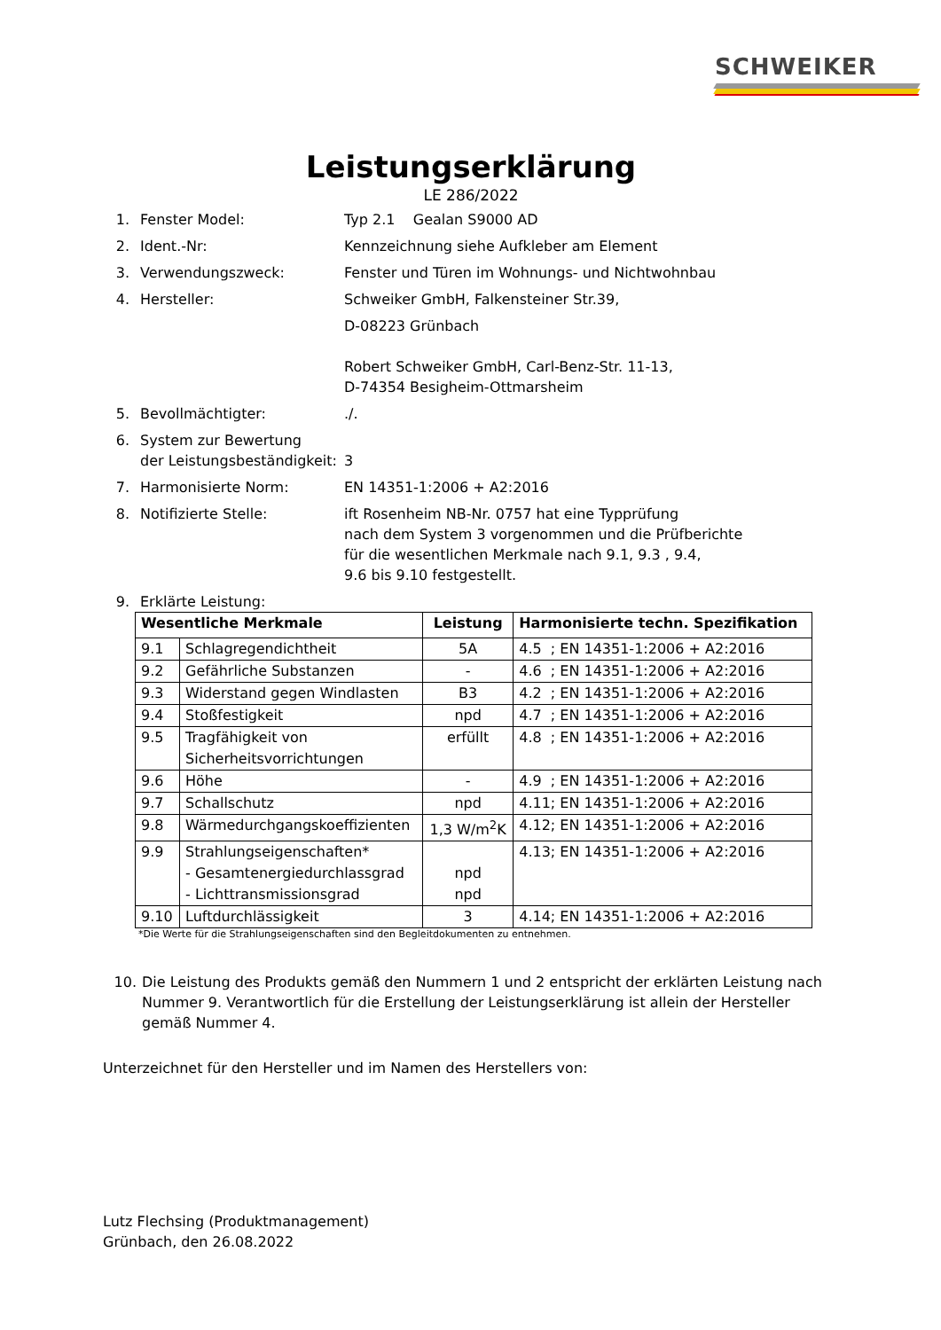SCHWEIKER
Leistungserklärung
LE 286/2022
1. Fenster Model: Typ 2.1 Gealan S9000 AD
2. Ident.-Nr: Kennzeichnung siehe Aufkleber am Element
3. Verwendungszweck: Fenster und Türen im Wohnungs- und Nichtwohnbau
4. Hersteller: Schweiker GmbH, Falkensteiner Str.39,
D-08223 Grünbach
Robert Schweiker GmbH, Carl-Benz-Str. 11-13,
D-74354 Besigheim-Ottmarsheim
5. Bevollmächtigter:./.
6. System zur Bewertung
der Leistungsbeständigkeit:
3
7. Harmonisierte Norm: EN 14351-1:2006 + A2:2016
8. Notifizierte Stelle: ift Rosenheim NB-Nr. 0757 hat eine Typprüfung
nach dem System 3 vorgenommen und die Prüfberichte
für die wesentlichen Merkmale nach 9.1, 9.3 , 9.4,
9.6 bis 9.10 festgestellt.
9. Erklärte Leistung:
| Wesentliche Merkmale | | Leistung | Harmonisierte techn. Spezifikation |
| --- | --- | --- | --- |
| 9.1 | Schlagregendichtheit | 5A | 4.5 ; EN 14351-1:2006 + A2:2016 |
| 9.2 | Gefährliche Substanzen | - | 4.6 ; EN 14351-1:2006 + A2:2016 |
| 9.3 | Widerstand gegen Windlasten | B3 | 4.2 ; EN 14351-1:2006 + A2:2016 |
| 9.4 | Stoßfestigkeit | npd | 4.7 ; EN 14351-1:2006 + A2:2016 |
| 9.5 | Tragfähigkeit von Sicherheitsvorrichtungen | erfüllt | 4.8 ; EN 14351-1:2006 + A2:2016 |
| 9.6 | Höhe | - | 4.9 ; EN 14351-1:2006 + A2:2016 |
| 9.7 | Schallschutz | npd | 4.11; EN 14351-1:2006 + A2:2016 |
| 9.8 | Wärmedurchgangskoeffizienten | 1,3 W/m<sup>2</sup>K | 4.12; EN 14351-1:2006 + A2:2016 |
| 9.9 | Strahlungseigenschaften* - Gesamtenergiedurchlassgrad - Lichttransmissionsgrad | npd npd | 4.13; EN 14351-1:2006 + A2:2016 |
| 9.10 | Luftdurchlässigkeit | 3 | 4.14; EN 14351-1:2006 + A2:2016 |
*Die Werte für die Strahlungseigenschaften sind den Begleitdokumenten zu entnehmen.
10. Die Leistung des Produkts gemäß den Nummern 1 und 2 entspricht der erklärten Leistung nach Nummer 9. Verantwortlich für die Erstellung der Leistungserklärung ist allein der Hersteller gemäß Nummer 4.
Unterzeichnet für den Hersteller und im Namen des Herstellers von:
Lutz Flechsing (Produktmanagement)
Grünbach, den 26.08.2022